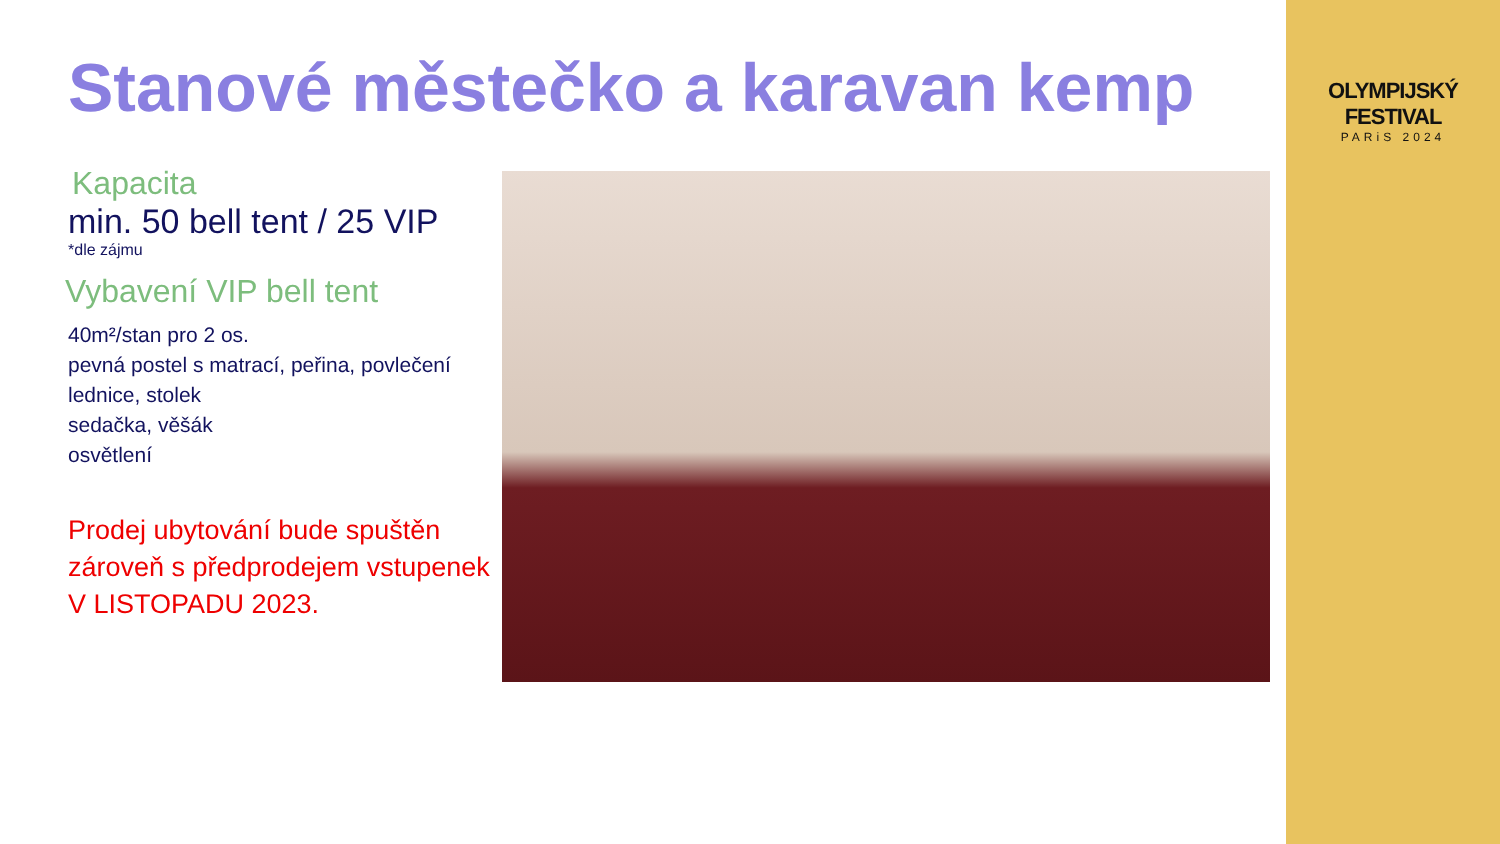Stanové městečko a karavan kemp
Kapacita
min. 50 bell tent / 25 VIP
*dle zájmu
Vybavení VIP bell tent
40m²/stan pro 2 os.
pevná postel s matrací, peřina, povlečení
lednice, stolek
sedačka, věšák
osvětlení
Prodej ubytování bude spuštěn zároveň s předprodejem vstupenek
V LISTOPADU 2023.
OLYMPIJSKÝ FESTIVAL
PARiS 2024